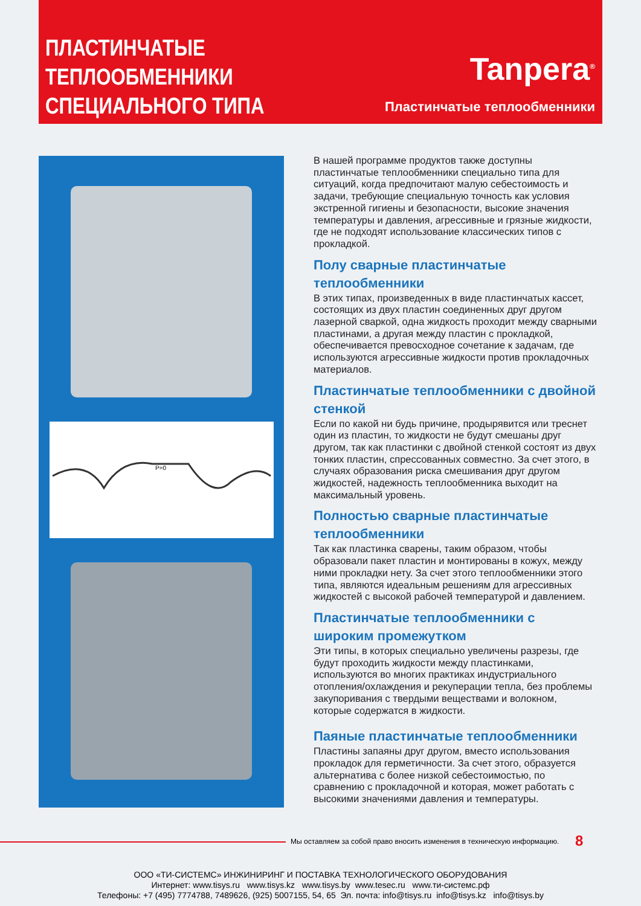ПЛАСТИНЧАТЫЕ
ТЕПЛООБМЕННИКИ
СПЕЦИАЛЬНОГО ТИПА
Tanpera<sup>®</sup>
Пластинчатые теплообменники
P=0
В нашей программе продуктов также доступны пластинчатые теплообменники специально типа для ситуаций, когда предпочитают малую себестоимость и задачи, требующие специальную точность как условия экстренной гигиены и безопасности, высокие значения температуры и давления, агрессивные и грязные жидкости, где не подходят использование классических типов с прокладкой.
Полу сварные пластинчатые теплообменники
В этих типах, произведенных в виде пластинчатых кассет, состоящих из двух пластин соединенных друг другом лазерной сваркой, одна жидкость проходит между сварными пластинами, а другая между пластин с прокладкой, обеспечивается превосходное сочетание к задачам, где используются агрессивные жидкости против прокладочных материалов.
Пластинчатые теплообменники с двойной стенкой
Если по какой ни будь причине, продырявится или треснет один из пластин, то жидкости не будут смешаны друг другом, так как пластинки с двойной стенкой состоят из двух тонких пластин, спрессованных совместно. За счет этого, в случаях образования риска смешивания друг другом жидкостей, надежность теплообменника выходит на максимальный уровень.
Полностью сварные пластинчатые теплообменники
Так как пластинка сварены, таким образом, чтобы образовали пакет пластин и монтированы в кожух, между ними прокладки нету. За счет этого теплообменники этого типа, являются идеальным решениям для агрессивных жидкостей с высокой рабочей температурой и давлением.
Пластинчатые теплообменники с широким промежутком
Эти типы, в которых специально увеличены разрезы, где будут проходить жидкости между пластинками, используются во многих практиках индустриального отопления/охлаждения и рекуперации тепла, без проблемы закупоривания с твердыми веществами и волокном, которые содержатся в жидкости.
Паяные пластинчатые теплообменники
Пластины запаяны друг другом, вместо использования прокладок для герметичности. За счет этого, образуется альтернатива с более низкой себестоимостью, по сравнению с прокладочной и которая, может работать с высокими значениями давления и температуры.
Мы оставляем за собой право вносить изменения в техническую информацию.
8
ООО «ТИ-СИСТЕМС» ИНЖИНИРИНГ И ПОСТАВКА ТЕХНОЛОГИЧЕСКОГО ОБОРУДОВАНИЯ
Интернет: www.tisys.ru www.tisys.kz www.tisys.by www.tesec.ru www.ти-системс.рф
Телефоны: +7 (495) 7774788, 7489626, (925) 5007155, 54, 65 Эл. почта: info@tisys.ru info@tisys.kz info@tisys.by